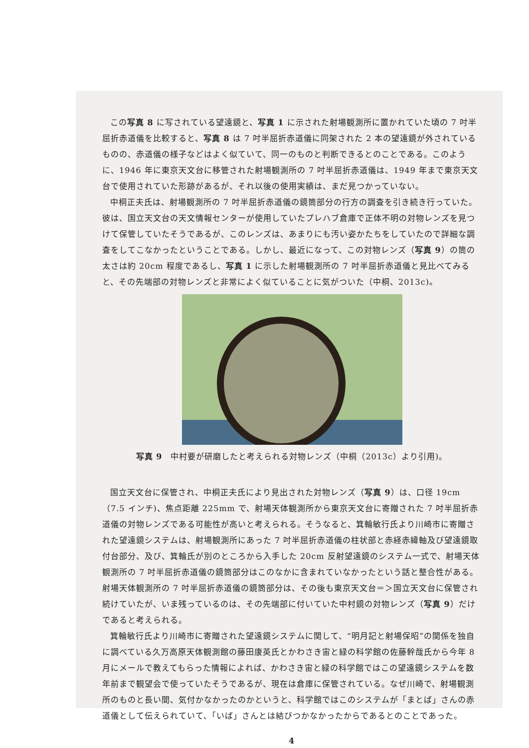この写真 8 に写されている望遠鏡と、写真 1 に示された射場観測所に置かれていた頃の 7 吋半屈折赤道儀を比較すると、写真 8 は 7 吋半屈折赤道儀に同架された 2 本の望遠鏡が外されているものの、赤道儀の様子などはよく似ていて、同一のものと判断できるとのことである。このように、1946 年に東京天文台に移管された射場観測所の 7 吋半屈折赤道儀は、1949 年まで東京天文台で使用されていた形跡があるが、それ以後の使用実績は、まだ見つかっていない。
中桐正夫氏は、射場観測所の 7 吋半屈折赤道儀の鏡筒部分の行方の調査を引き続き行っていた。彼は、国立天文台の天文情報センターが使用していたプレハブ倉庫で正体不明の対物レンズを見つけて保管していたそうであるが、このレンズは、あまりにも汚い姿かたちをしていたので詳細な調査をしてこなかったということである。しかし、最近になって、この対物レンズ（写真 9）の筒の太さは約 20cm 程度であるし、写真 1 に示した射場観測所の 7 吋半屈折赤道儀と見比べてみると、その先端部の対物レンズと非常によく似ていることに気がついた（中桐、2013c)。
写真 9　中村要が研磨したと考えられる対物レンズ（中桐（2013c）より引用)。
国立天文台に保管され、中桐正夫氏により見出された対物レンズ（写真 9）は、口径 19cm（7.5 インチ)、焦点距離 225mm で、射場天体観測所から東京天文台に寄贈された 7 吋半屈折赤道儀の対物レンズである可能性が高いと考えられる。そうなると、箕輪敏行氏より川崎市に寄贈された望遠鏡システムは、射場観測所にあった 7 吋半屈折赤道儀の柱状部と赤経赤緯軸及び望遠鏡取付台部分、及び、箕輪氏が別のところから入手した 20cm 反射望遠鏡のシステム一式で、射場天体観測所の 7 吋半屈折赤道儀の鏡筒部分はこのなかに含まれていなかったという話と整合性がある。射場天体観測所の 7 吋半屈折赤道儀の鏡筒部分は、その後も東京天文台＝＞国立天文台に保管され続けていたが、いま残っているのは、その先端部に付いていた中村鏡の対物レンズ（写真 9）だけであると考えられる。
箕輪敏行氏より川崎市に寄贈された望遠鏡システムに関して、“明月記と射場保昭”の関係を独自に調べている久万高原天体観測館の藤田康英氏とかわさき宙と緑の科学館の佐藤幹哉氏から今年 8 月にメールで教えてもらった情報によれば、かわさき宙と緑の科学館ではこの望遠鏡システムを数年前まで観望会で使っていたそうであるが、現在は倉庫に保管されている。なぜ川崎で、射場観測所のものと長い間、気付かなかったのかというと、科学館ではこのシステムが「まとば」さんの赤道儀として伝えられていて、「いば」さんとは結びつかなかったからであるとのことであった。
4